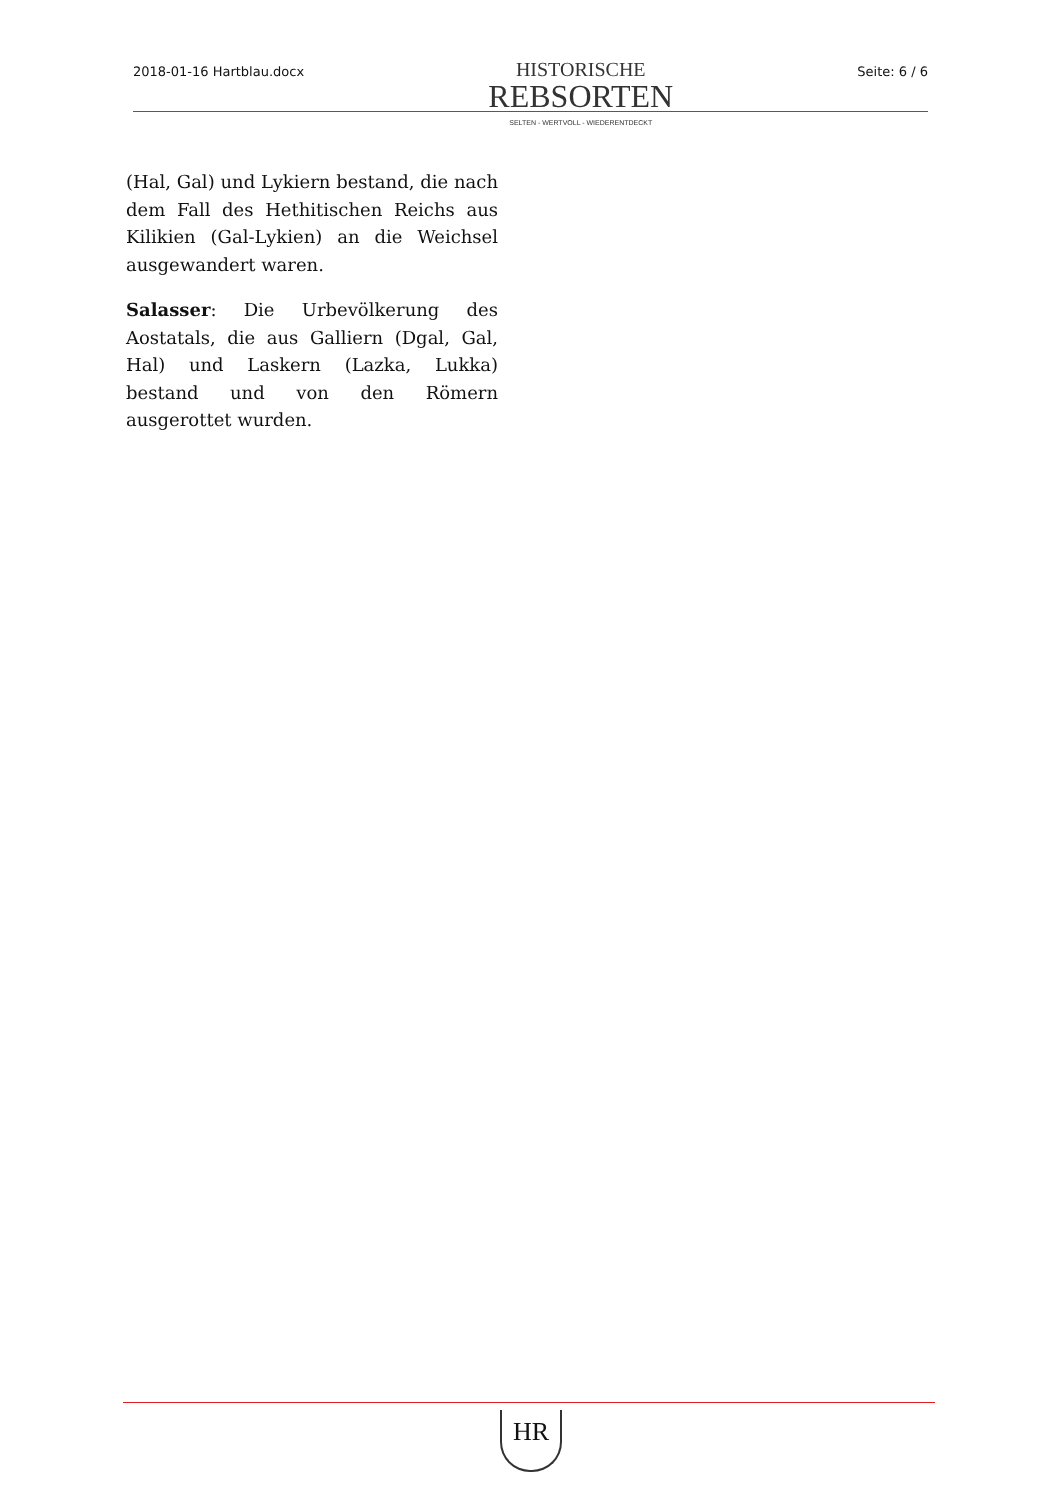2018-01-16 Hartblau.docx
HISTORISCHE
REBSORTEN
SELTEN - WERTVOLL - WIEDERENTDECKT
Seite: 6 / 6
(Hal, Gal) und Lykiern bestand, die nach dem Fall des Hethitischen Reichs aus Kilikien (Gal-Lykien) an die Weichsel ausgewandert waren.
Salasser: Die Urbevölkerung des Aostatals, die aus Galliern (Dgal, Gal, Hal) und Laskern (Lazka, Lukka) bestand und von den Römern ausgerottet wurden.
HR